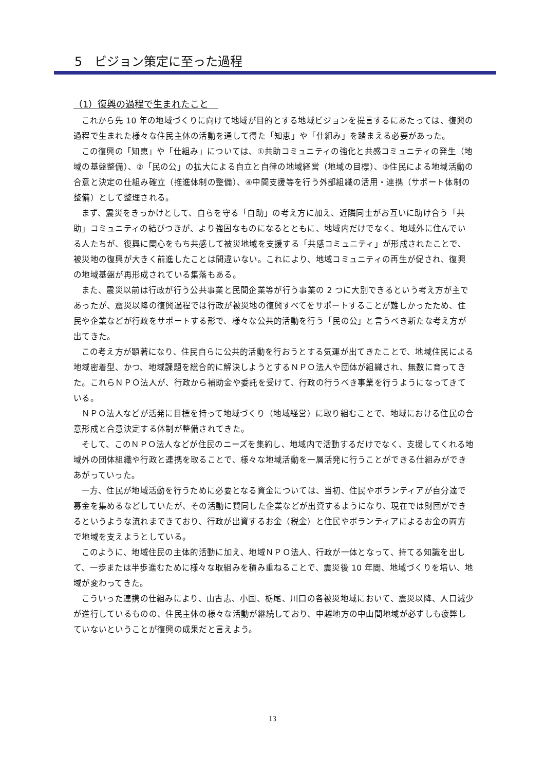5　ビジョン策定に至った過程
（1）復興の過程で生まれたこと　
これから先 10 年の地域づくりに向けて地域が目的とする地域ビジョンを提言するにあたっては、復興の過程で生まれた様々な住民主体の活動を通して得た「知恵」や「仕組み」を踏まえる必要があった。
この復興の「知恵」や「仕組み」については、①共助コミュニティの強化と共感コミュニティの発生（地域の基盤整備）、②「民の公」の拡大による自立と自律の地域経営（地域の目標）、③住民による地域活動の合意と決定の仕組み確立（推進体制の整備）、④中間支援等を行う外部組織の活用・連携（サポート体制の整備）として整理される。
まず、震災をきっかけとして、自らを守る「自助」の考え方に加え、近隣同士がお互いに助け合う「共助」コミュニティの結びつきが、より強固なものになるとともに、地域内だけでなく、地域外に住んでいる人たちが、復興に関心をもち共感して被災地域を支援する「共感コミュニティ」が形成されたことで、被災地の復興が大きく前進したことは間違いない。これにより、地域コミュニティの再生が促され、復興の地域基盤が再形成されている集落もある。
また、震災以前は行政が行う公共事業と民間企業等が行う事業の 2 つに大別できるという考え方が主であったが、震災以降の復興過程では行政が被災地の復興すべてをサポートすることが難しかったため、住民や企業などが行政をサポートする形で、様々な公共的活動を行う「民の公」と言うべき新たな考え方が出てきた。
この考え方が顕著になり、住民自らに公共的活動を行おうとする気運が出てきたことで、地域住民による地域密着型、かつ、地域課題を総合的に解決しようとするＮＰＯ法人や団体が組織され、無数に育ってきた。これらＮＰＯ法人が、行政から補助金や委託を受けて、行政の行うべき事業を行うようになってきている。
ＮＰＯ法人などが活発に目標を持って地域づくり（地域経営）に取り組むことで、地域における住民の合意形成と合意決定する体制が整備されてきた。
そして、このＮＰＯ法人などが住民のニーズを集約し、地域内で活動するだけでなく、支援してくれる地域外の団体組織や行政と連携を取ることで、様々な地域活動を一層活発に行うことができる仕組みができあがっていった。
一方、住民が地域活動を行うために必要となる資金については、当初、住民やボランティアが自分達で募金を集めるなどしていたが、その活動に賛同した企業などが出資するようになり、現在では財団ができるというような流れまできており、行政が出資するお金（税金）と住民やボランティアによるお金の両方で地域を支えようとしている。
このように、地域住民の主体的活動に加え、地域ＮＰＯ法人、行政が一体となって、持てる知識を出して、一歩または半歩進むために様々な取組みを積み重ねることで、震災後 10 年間、地域づくりを培い、地域が変わってきた。
こういった連携の仕組みにより、山古志、小国、栃尾、川口の各被災地域において、震災以降、人口減少が進行しているものの、住民主体の様々な活動が継続しており、中越地方の中山間地域が必ずしも疲弊していないということが復興の成果だと言えよう。
13